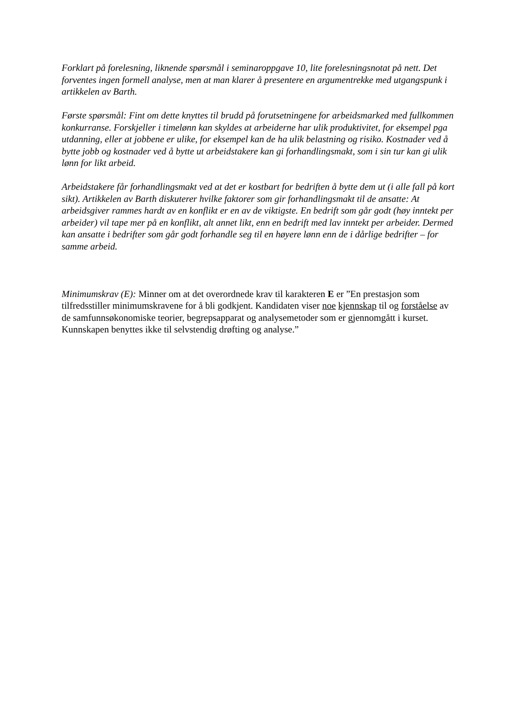Forklart på forelesning, liknende spørsmål i seminaroppgave 10, lite forelesningsnotat på nett. Det forventes ingen formell analyse, men at man klarer å presentere en argumentrekke med utgangspunk i artikkelen av Barth.
Første spørsmål: Fint om dette knyttes til brudd på forutsetningene for arbeidsmarked med fullkommen konkurranse. Forskjeller i timelønn kan skyldes at arbeiderne har ulik produktivitet, for eksempel pga utdanning, eller at jobbene er ulike, for eksempel kan de ha ulik belastning og risiko. Kostnader ved å bytte jobb og kostnader ved å bytte ut arbeidstakere kan gi forhandlingsmakt, som i sin tur kan gi ulik lønn for likt arbeid.
Arbeidstakere får forhandlingsmakt ved at det er kostbart for bedriften å bytte dem ut (i alle fall på kort sikt). Artikkelen av Barth diskuterer hvilke faktorer som gir forhandlingsmakt til de ansatte: At arbeidsgiver rammes hardt av en konflikt er en av de viktigste. En bedrift som går godt (høy inntekt per arbeider) vil tape mer på en konflikt, alt annet likt, enn en bedrift med lav inntekt per arbeider. Dermed kan ansatte i bedrifter som går godt forhandle seg til en høyere lønn enn de i dårlige bedrifter – for samme arbeid.
Minimumskrav (E): Minner om at det overordnede krav til karakteren E er ”En prestasjon som tilfredsstiller minimumskravene for å bli godkjent. Kandidaten viser noe kjennskap til og forståelse av de samfunnsøkonomiske teorier, begrepsapparat og analysemetoder som er gjennomgått i kurset. Kunnskapen benyttes ikke til selvstendig drøfting og analyse.”